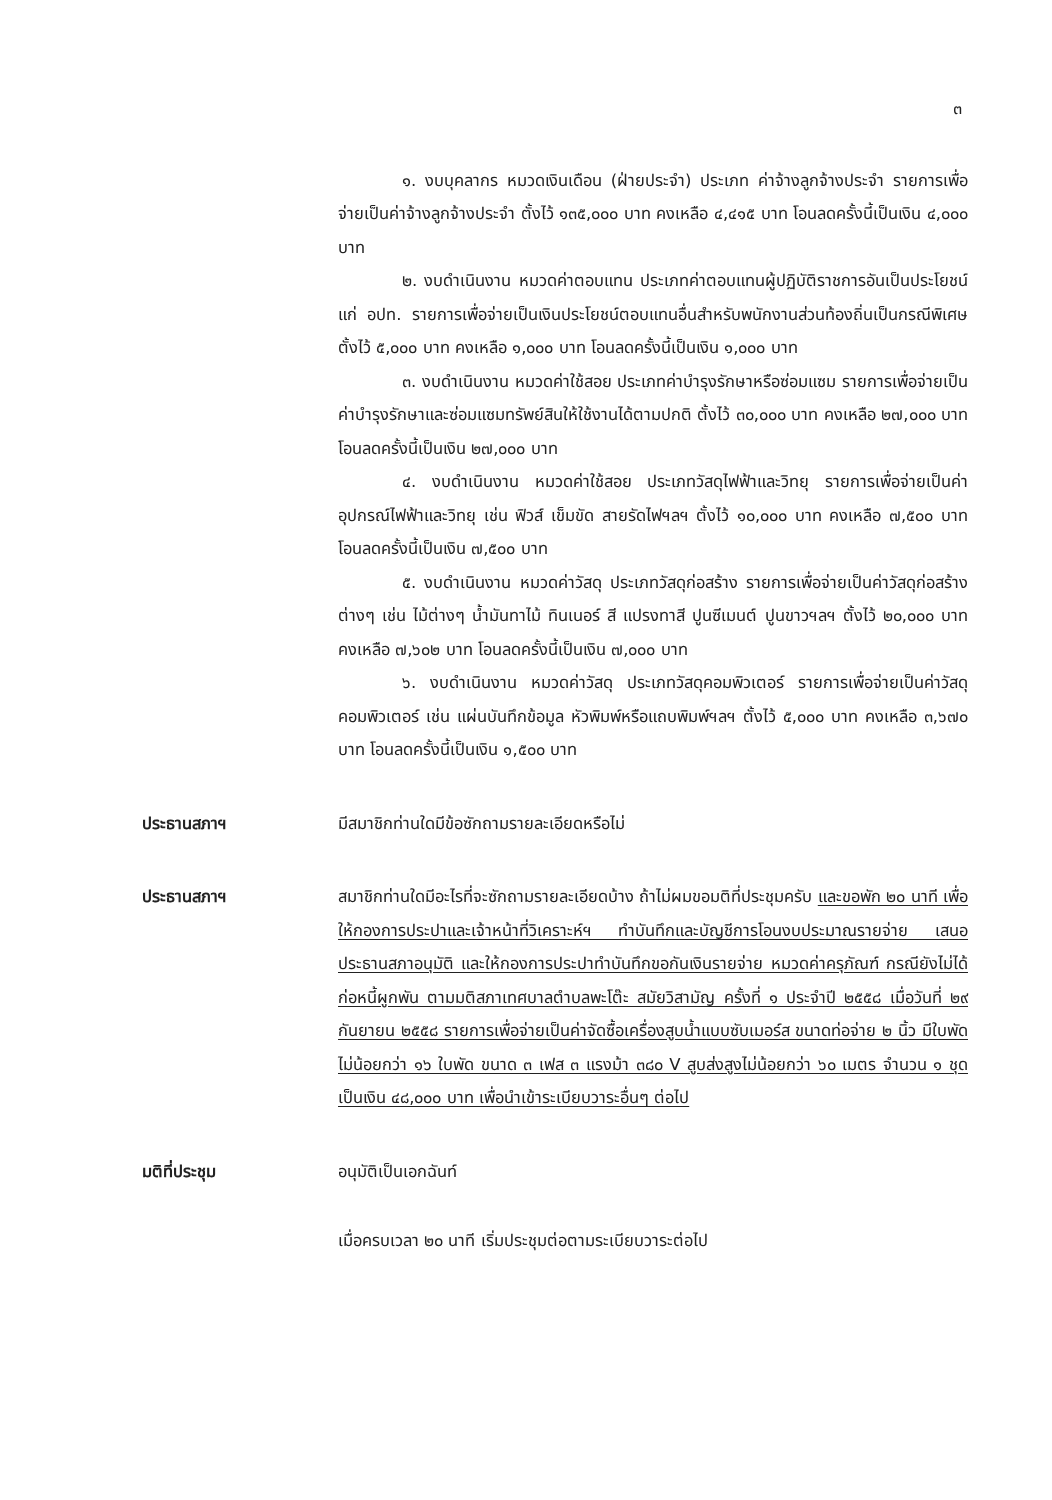๓
๑. งบบุคลากร หมวดเงินเดือน (ฝ่ายประจำ) ประเภท ค่าจ้างลูกจ้างประจำ รายการเพื่อจ่ายเป็นค่าจ้างลูกจ้างประจำ ตั้งไว้ ๑๓๕,๐๐๐ บาท คงเหลือ ๔,๔๑๕ บาท โอนลดครั้งนี้เป็นเงิน ๔,๐๐๐ บาท
๒. งบดำเนินงาน หมวดค่าตอบแทน ประเภทค่าตอบแทนผู้ปฏิบัติราชการอันเป็นประโยชน์แก่ อปท. รายการเพื่อจ่ายเป็นเงินประโยชน์ตอบแทนอื่นสำหรับพนักงานส่วนท้องถิ่นเป็นกรณีพิเศษ ตั้งไว้ ๕,๐๐๐ บาท คงเหลือ ๑,๐๐๐ บาท โอนลดครั้งนี้เป็นเงิน ๑,๐๐๐ บาท
๓. งบดำเนินงาน หมวดค่าใช้สอย ประเภทค่าบำรุงรักษาหรือซ่อมแซม รายการเพื่อจ่ายเป็นค่าบำรุงรักษาและซ่อมแซมทรัพย์สินให้ใช้งานได้ตามปกติ ตั้งไว้ ๓๐,๐๐๐ บาท คงเหลือ ๒๗,๐๐๐ บาท โอนลดครั้งนี้เป็นเงิน ๒๗,๐๐๐ บาท
๔. งบดำเนินงาน หมวดค่าใช้สอย ประเภทวัสดุไฟฟ้าและวิทยุ รายการเพื่อจ่ายเป็นค่าอุปกรณ์ไฟฟ้าและวิทยุ เช่น ฟิวส์ เข็มขัด สายรัดไฟฯลฯ ตั้งไว้ ๑๐,๐๐๐ บาท คงเหลือ ๗,๕๐๐ บาท โอนลดครั้งนี้เป็นเงิน ๗,๕๐๐ บาท
๕. งบดำเนินงาน หมวดค่าวัสดุ ประเภทวัสดุก่อสร้าง รายการเพื่อจ่ายเป็นค่าวัสดุก่อสร้างต่างๆ เช่น ไม้ต่างๆ น้ำมันทาไม้ ทินเนอร์ สี แปรงทาสี ปูนซีเมนต์ ปูนขาวฯลฯ ตั้งไว้ ๒๐,๐๐๐ บาท คงเหลือ ๗,๖๐๒ บาท โอนลดครั้งนี้เป็นเงิน ๗,๐๐๐ บาท
๖. งบดำเนินงาน หมวดค่าวัสดุ ประเภทวัสดุคอมพิวเตอร์ รายการเพื่อจ่ายเป็นค่าวัสดุคอมพิวเตอร์ เช่น แผ่นบันทึกข้อมูล หัวพิมพ์หรือแถบพิมพ์ฯลฯ ตั้งไว้ ๕,๐๐๐ บาท คงเหลือ ๓,๖๗๐ บาท โอนลดครั้งนี้เป็นเงิน ๑,๕๐๐ บาท
ประธานสภาฯ มีสมาชิกท่านใดมีข้อซักถามรายละเอียดหรือไม่
ประธานสภาฯ สมาชิกท่านใดมีอะไรที่จะซักถามรายละเอียดบ้าง ถ้าไม่ผมขอมติที่ประชุมครับ และขอพัก ๒๐ นาที เพื่อให้กองการประปาและเจ้าหน้าที่วิเคราะห์ฯ ทำบันทึกและบัญชีการโอนงบประมาณรายจ่าย เสนอประธานสภาอนุมัติ และให้กองการประปาทำบันทึกขอกันเงินรายจ่าย หมวดค่าครุภัณฑ์ กรณียังไม่ได้ก่อหนี้ผูกพัน ตามมติสภาเทศบาลตำบลพะโต๊ะ สมัยวิสามัญ ครั้งที่ ๑ ประจำปี ๒๕๕๘ เมื่อวันที่ ๒๙ กันยายน ๒๕๕๘ รายการเพื่อจ่ายเป็นค่าจัดซื้อเครื่องสูบน้ำแบบซับเมอร์ส ขนาดท่อจ่าย ๒ นิ้ว มีใบพัดไม่น้อยกว่า ๑๖ ใบพัด ขนาด ๓ เฟส ๓ แรงม้า ๓๘๐ V สูบส่งสูงไม่น้อยกว่า ๖๐ เมตร จำนวน ๑ ชุด เป็นเงิน ๔๘,๐๐๐ บาท เพื่อนำเข้าระเบียบวาระอื่นๆ ต่อไป
มติที่ประชุม อนุมัติเป็นเอกฉันท์
เมื่อครบเวลา ๒๐ นาที เริ่มประชุมต่อตามระเบียบวาระต่อไป